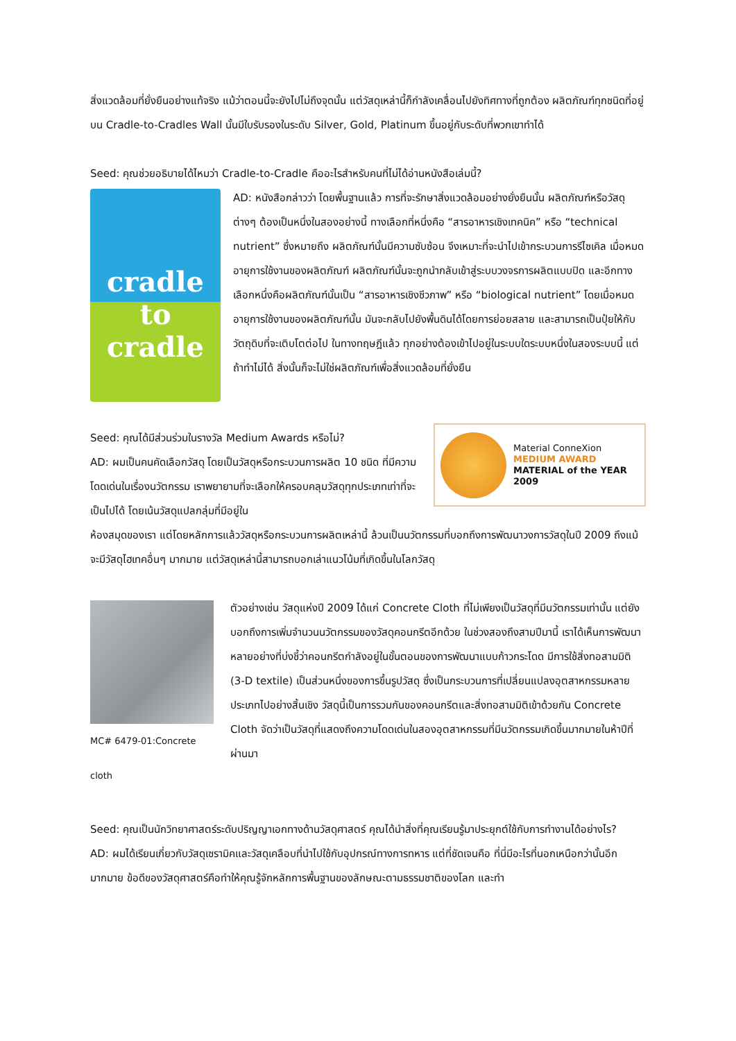สิ่งแวดล้อมที่ยั่งยืนอย่างแท้จริง แม้ว่าตอนนี้จะยังไปไม่ถึงจุดนั้น แต่วัสดุเหล่านี้ก็กำลังเคลื่อนไปยังทิศทางที่ถูกต้อง ผลิตภัณฑ์ทุกชนิดที่อยู่บน Cradle-to-Cradles Wall นั้นมีใบรับรองในระดับ Silver, Gold, Platinum ขึ้นอยู่กับระดับที่พวกเขาทำได้
Seed: คุณช่วยอธิบายได้ไหมว่า Cradle-to-Cradle คืออะไรสำหรับคนที่ไม่ได้อ่านหนังสือเล่มนี้?
cradle
to cradle
AD: หนังสือกล่าวว่า โดยพื้นฐานแล้ว การที่จะรักษาสิ่งแวดล้อมอย่างยั่งยืนนั้น ผลิตภัณฑ์หรือวัสดุต่างๆ ต้องเป็นหนึ่งในสองอย่างนี้ ทางเลือกที่หนึ่งคือ “สารอาหารเชิงเทคนิค” หรือ “technical nutrient” ซึ่งหมายถึง ผลิตภัณฑ์นั้นมีความซับซ้อน จึงเหมาะที่จะนำไปเข้ากระบวนการรีไซเคิล เมื่อหมดอายุการใช้งานของผลิตภัณฑ์ ผลิตภัณฑ์นั้นจะถูกนำกลับเข้าสู่ระบบวงจรการผลิตแบบปิด และอีกทางเลือกหนึ่งคือผลิตภัณฑ์นั้นเป็น “สารอาหารเชิงชีวภาพ” หรือ “biological nutrient” โดยเมื่อหมดอายุการใช้งานของผลิตภัณฑ์นั้น มันจะกลับไปยังพื้นดินได้โดยการย่อยสลาย และสามารถเป็นปุ๋ยให้กับวัตถุดิบที่จะเติบโตต่อไป ในทางทฤษฎีแล้ว ทุกอย่างต้องเข้าไปอยู่ในระบบใดระบบหนึ่งในสองระบบนี้ แต่ถ้าทำไม่ได้ สิ่งนั้นก็จะไม่ใช่ผลิตภัณฑ์เพื่อสิ่งแวดล้อมที่ยั่งยืน
Seed: คุณได้มีส่วนร่วมในรางวัล Medium Awards หรือไม่?
AD: ผมเป็นคนคัดเลือกวัสดุ โดยเป็นวัสดุหรือกระบวนการผลิต 10 ชนิด ที่มีความโดดเด่นในเรื่องนวัตกรรม เราพยายามที่จะเลือกให้ครอบคลุมวัสดุทุกประเภทเท่าที่จะเป็นไปได้ โดยเน้นวัสดุแปลกลุ่มที่มีอยู่ใน
Material ConneXion
MEDIUM AWARD
MATERIAL of the YEAR 2009
ห้องสมุดของเรา แต่โดยหลักการแล้ววัสดุหรือกระบวนการผลิตเหล่านี้ ล้วนเป็นนวัตกรรมที่บอกถึงการพัฒนาวงการวัสดุในปี 2009 ถึงแม้จะมีวัสดุไฮเทคอื่นๆ มากมาย แต่วัสดุเหล่านี้สามารถบอกเล่าแนวโน้มที่เกิดขึ้นในโลกวัสดุ
MC# 6479-01:Concrete cloth
ตัวอย่างเช่น วัสดุแห่งปี 2009 ได้แก่ Concrete Cloth ที่ไม่เพียงเป็นวัสดุที่มีนวัตกรรมเท่านั้น แต่ยังบอกถึงการเพิ่มจำนวนนวัตกรรมของวัสดุคอนกรีตอีกด้วย ในช่วงสองถึงสามปีมานี้ เราได้เห็นการพัฒนาหลายอย่างที่บ่งชี้ว่าคอนกรีตกำลังอยู่ในขั้นตอนของการพัฒนาแบบก้าวกระโดด มีการใช้สิ่งทอสามมิติ (3-D textile) เป็นส่วนหนึ่งของการขึ้นรูปวัสดุ ซึ่งเป็นกระบวนการที่เปลี่ยนแปลงอุตสาหกรรมหลายประเภทไปอย่างสิ้นเชิง วัสดุนี้เป็นการรวมกันของคอนกรีตและสิ่งทอสามมิติเข้าด้วยกัน Concrete Cloth จัดว่าเป็นวัสดุที่แสดงถึงความโดดเด่นในสองอุตสาหกรรมที่มีนวัตกรรมเกิดขึ้นมากมายในห้าปีที่ผ่านมา
Seed: คุณเป็นนักวิทยาศาสตร์ระดับปริญญาเอกทางด้านวัสดุศาสตร์ คุณได้นำสิ่งที่คุณเรียนรู้มาประยุกต์ใช้กับการทำงานได้อย่างไร?
AD: ผมได้เรียนเกี่ยวกับวัสดุเซรามิคและวัสดุเคลือบที่นำไปใช้กับอุปกรณ์ทางการทหาร แต่ที่ชัดเจนคือ ที่นี่มีอะไรที่นอกเหนือกว่านั้นอีกมากมาย ข้อดีของวัสดุศาสตร์คือทำให้คุณรู้จักหลักการพื้นฐานของลักษณะตามธรรมชาติของโลก และทำ